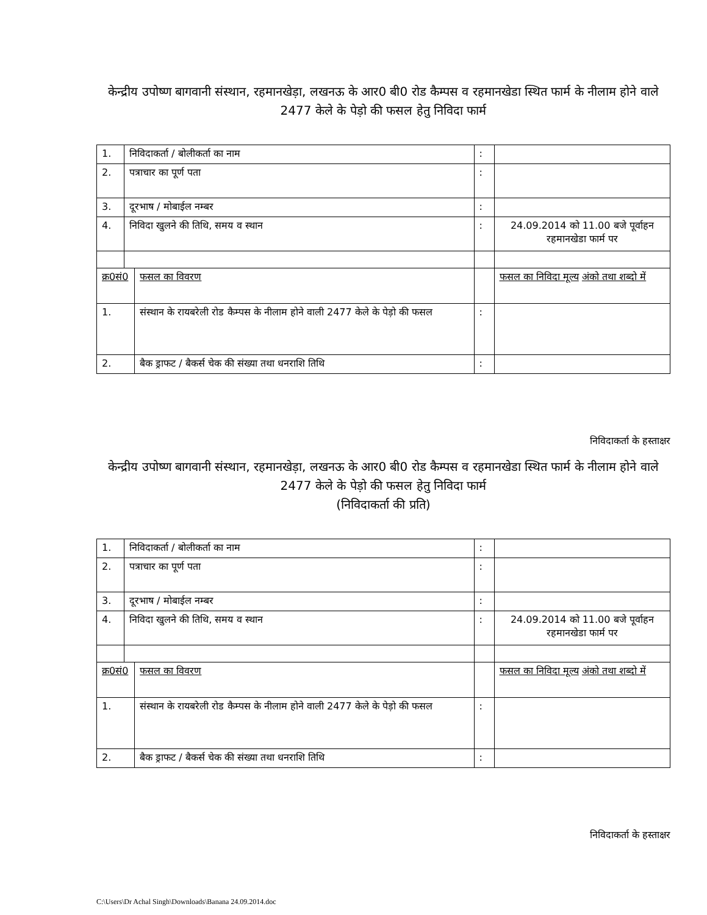केन्द्रीय उपोष्ण बागवानी संस्थान, रहमानखेड़ा, लखनऊ के आर0 बी0 रोड कैम्पस व रहमानखेडा स्थित फार्म के नीलाम होने वाले 2477 केले के पेड़ो की फसल हेतु निविदा फार्म
| 1. | निविदाकर्ता / बोलीकर्ता का नाम | | : | |
| 2. | पत्राचार का पूर्ण पता | | : | |
| 3. | दूरभाष / मोबाईल नम्बर | | : | |
| 4. | निविदा खुलने की तिथि, समय व स्थान | | : | 24.09.2014 को 11.00 बजे पूर्वाहन रहमानखेडा फार्म पर |
| क्र0सं0 | | फसल का विवरण | | फसल का निविदा मूल्य अंको तथा शब्दो में |
| 1. | | संस्थान के रायबरेली रोड कैम्पस के नीलाम होने वाली 2477 केले के पेड़ो की फसल | : | |
| 2. | | बैक ड्राफट / बैकर्स चेक की संख्या तथा धनराशि तिथि | : | |
निविदाकर्ता के हस्ताक्षर
केन्द्रीय उपोष्ण बागवानी संस्थान, रहमानखेड़ा, लखनऊ के आर0 बी0 रोड कैम्पस व रहमानखेडा स्थित फार्म के नीलाम होने वाले 2477 केले के पेड़ो की फसल हेतु निविदा फार्म
(निविदाकर्ता की प्रति)
| 1. | निविदाकर्ता / बोलीकर्ता का नाम | | : | |
| 2. | पत्राचार का पूर्ण पता | | : | |
| 3. | दूरभाष / मोबाईल नम्बर | | : | |
| 4. | निविदा खुलने की तिथि, समय व स्थान | | : | 24.09.2014 को 11.00 बजे पूर्वाहन रहमानखेडा फार्म पर |
| क्र0सं0 | | फसल का विवरण | | फसल का निविदा मूल्य अंको तथा शब्दो में |
| 1. | | संस्थान के रायबरेली रोड कैम्पस के नीलाम होने वाली 2477 केले के पेड़ो की फसल | : | |
| 2. | | बैक ड्राफट / बैकर्स चेक की संख्या तथा धनराशि तिथि | : | |
निविदाकर्ता के हस्ताक्षर
C:\Users\Dr Achal Singh\Downloads\Banana 24.09.2014.doc